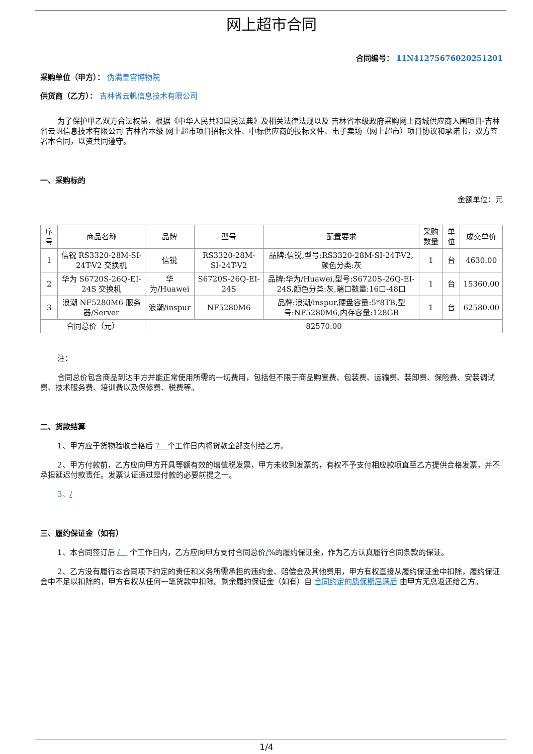网上超市合同
合同编号： 11N41275676020251201
采购单位（甲方）： 伪满皇宫博物院
供货商（乙方）： 吉林省云帆信息技术有限公司
为了保护甲乙双方合法权益，根据《中华人民共和国民法典》及相关法律法规以及 吉林省本级政府采购网上商城供应商入围项目-吉林省云帆信息技术有限公司 吉林省本级 网上超市项目招标文件、中标供应商的投标文件、电子卖场（网上超市）项目协议和承诺书，双方签署本合同，以资共同遵守。
一、采购标的
金额单位：元
| 序号 | 商品名称 | 品牌 | 型号 | 配置要求 | 采购数量 | 单位 | 成交单价 |
| --- | --- | --- | --- | --- | --- | --- | --- |
| 1 | 信锐 RS3320-28M-SI-24T-V2 交换机 | 信锐 | RS3320-28M-SI-24T-V2 | 品牌:信锐,型号:RS3320-28M-SI-24T-V2,颜色分类:灰 | 1 | 台 | 4630.00 |
| 2 | 华为 S6720S-26Q-EI-24S 交换机 | 华为/Huawei | S6720S-26Q-EI-24S | 品牌:华为/Huawei,型号:S6720S-26Q-EI-24S,颜色分类:灰,端口数量:16口-48口 | 1 | 台 | 15360.00 |
| 3 | 浪潮 NF5280M6 服务器/Server | 浪潮/inspur | NF5280M6 | 品牌:浪潮/inspur,硬盘容量:5*8TB,型号:NF5280M6,内存容量:128GB | 1 | 台 | 62580.00 |
| 合同总价（元） | | 82570.00 | | | | | |
注：
合同总价包含商品到达甲方并能正常使用所需的一切费用，包括但不限于商品购置费、包装费、运输费、装卸费、保险费、安装调试费、技术服务费、培训费以及保修费、税费等。
二、货款结算
1、甲方应于货物验收合格后 7　个工作日内将货款全部支付给乙方。
2、甲方付款前，乙方应向甲方开具等额有效的增值税发票，甲方未收到发票的，有权不予支付相应款项直至乙方提供合格发票，并不承担延迟付款责任。发票认证通过是付款的必要前提之一。
3、/
三、履约保证金（如有）
1、本合同签订后 /　 个工作日内，乙方应向甲方支付合同总价/%的履约保证金，作为乙方认真履行合同条款的保证。
2、乙方没有履行本合同项下约定的责任和义务所需承担的违约金、赔偿金及其他费用，甲方有权直接从履约保证金中扣除，履约保证金中不足以扣除的，甲方有权从任何一笔货款中扣除。剩余履约保证金（如有）自 合同约定的质保期届满后 由甲方无息返还给乙方。
1/4